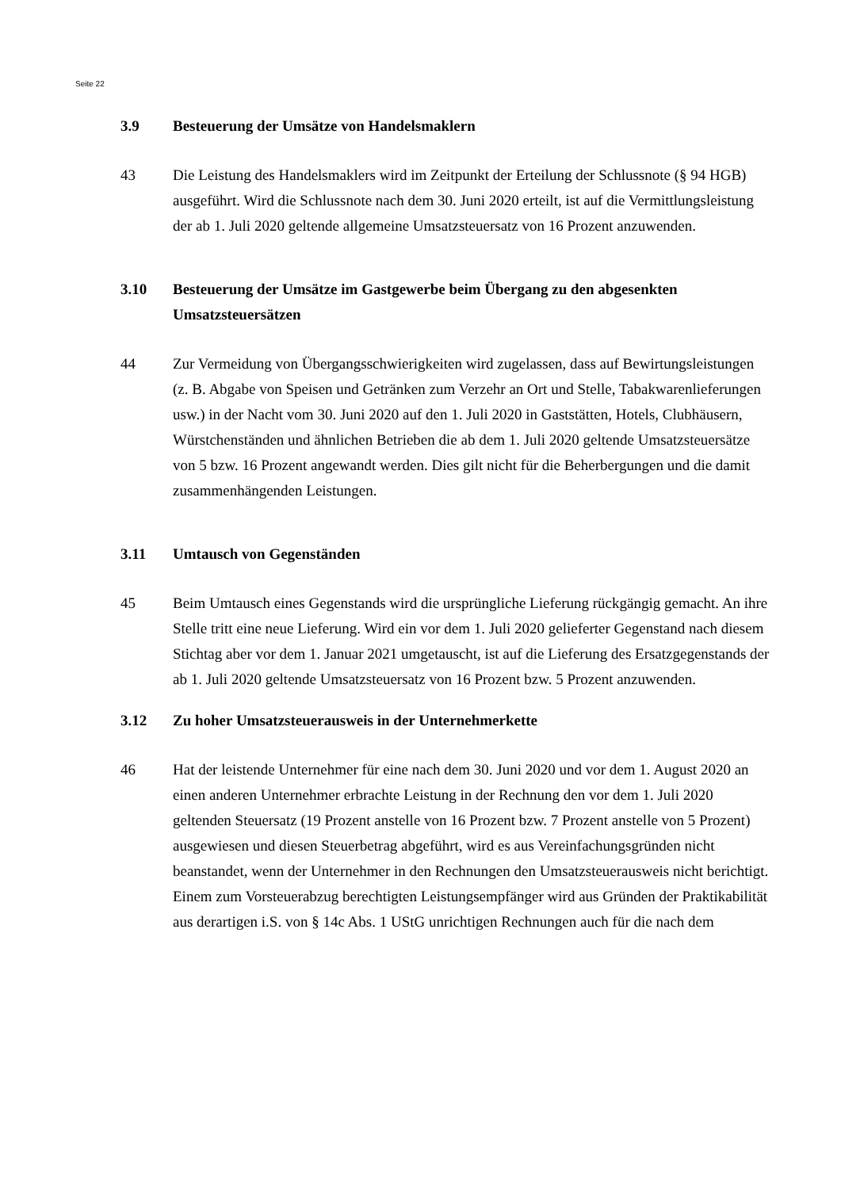Seite 22
3.9 Besteuerung der Umsätze von Handelsmaklern
43 Die Leistung des Handelsmaklers wird im Zeitpunkt der Erteilung der Schlussnote (§ 94 HGB) ausgeführt. Wird die Schlussnote nach dem 30. Juni 2020 erteilt, ist auf die Vermittlungsleistung der ab 1. Juli 2020 geltende allgemeine Umsatzsteuersatz von 16 Prozent anzuwenden.
3.10 Besteuerung der Umsätze im Gastgewerbe beim Übergang zu den abgesenkten Umsatzsteuersätzen
44 Zur Vermeidung von Übergangsschwierigkeiten wird zugelassen, dass auf Bewirtungsleistungen (z. B. Abgabe von Speisen und Getränken zum Verzehr an Ort und Stelle, Tabakwarenlieferungen usw.) in der Nacht vom 30. Juni 2020 auf den 1. Juli 2020 in Gaststätten, Hotels, Clubhäusern, Würstchenständen und ähnlichen Betrieben die ab dem 1. Juli 2020 geltende Umsatzsteuersätze von 5 bzw. 16 Prozent angewandt werden. Dies gilt nicht für die Beherbergungen und die damit zusammenhängenden Leistungen.
3.11 Umtausch von Gegenständen
45 Beim Umtausch eines Gegenstands wird die ursprüngliche Lieferung rückgängig gemacht. An ihre Stelle tritt eine neue Lieferung. Wird ein vor dem 1. Juli 2020 gelieferter Gegenstand nach diesem Stichtag aber vor dem 1. Januar 2021 umgetauscht, ist auf die Lieferung des Ersatzgegenstands der ab 1. Juli 2020 geltende Umsatzsteuersatz von 16 Prozent bzw. 5 Prozent anzuwenden.
3.12 Zu hoher Umsatzsteuerausweis in der Unternehmerkette
46 Hat der leistende Unternehmer für eine nach dem 30. Juni 2020 und vor dem 1. August 2020 an einen anderen Unternehmer erbrachte Leistung in der Rechnung den vor dem 1. Juli 2020 geltenden Steuersatz (19 Prozent anstelle von 16 Prozent bzw. 7 Prozent anstelle von 5 Prozent) ausgewiesen und diesen Steuerbetrag abgeführt, wird es aus Vereinfachungsgründen nicht beanstandet, wenn der Unternehmer in den Rechnungen den Umsatzsteuerausweis nicht berichtigt. Einem zum Vorsteuerabzug berechtigten Leistungsempfänger wird aus Gründen der Praktikabilität aus derartigen i.S. von § 14c Abs. 1 UStG unrichtigen Rechnungen auch für die nach dem